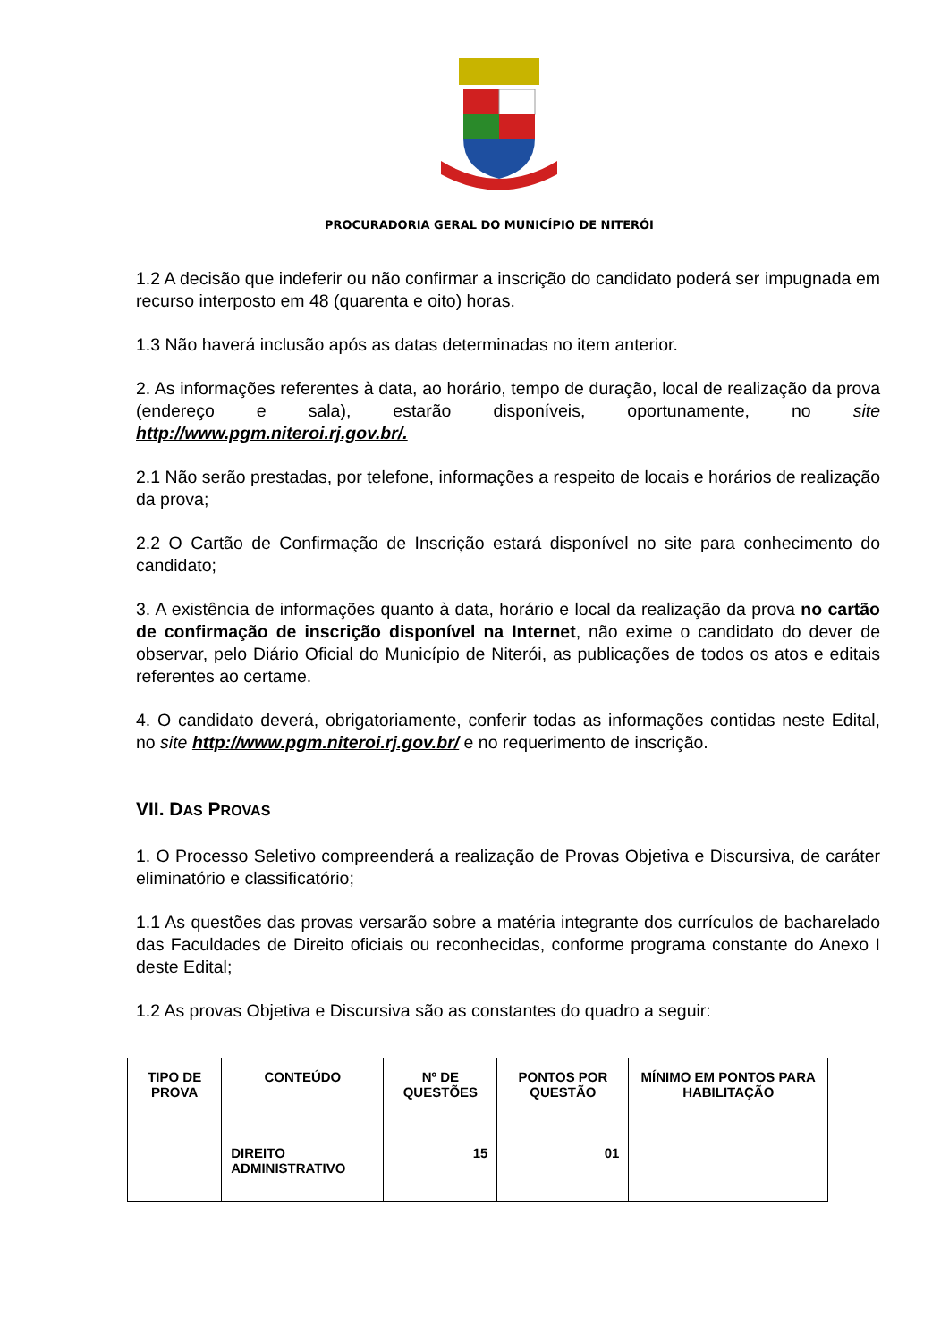PROCURADORIA GERAL DO MUNICÍPIO DE NITERÓI
1.2 A decisão que indeferir ou não confirmar a inscrição do candidato poderá ser impugnada em recurso interposto em 48 (quarenta e oito) horas.
1.3 Não haverá inclusão após as datas determinadas no item anterior.
2. As informações referentes à data, ao horário, tempo de duração, local de realização da prova (endereço e sala), estarão disponíveis, oportunamente, no site http://www.pgm.niteroi.rj.gov.br/.
2.1 Não serão prestadas, por telefone, informações a respeito de locais e horários de realização da prova;
2.2 O Cartão de Confirmação de Inscrição estará disponível no site para conhecimento do candidato;
3. A existência de informações quanto à data, horário e local da realização da prova no cartão de confirmação de inscrição disponível na Internet, não exime o candidato do dever de observar, pelo Diário Oficial do Município de Niterói, as publicações de todos os atos e editais referentes ao certame.
4. O candidato deverá, obrigatoriamente, conferir todas as informações contidas neste Edital, no site http://www.pgm.niteroi.rj.gov.br/ e no requerimento de inscrição.
VII. DAS PROVAS
1. O Processo Seletivo compreenderá a realização de Provas Objetiva e Discursiva, de caráter eliminatório e classificatório;
1.1 As questões das provas versarão sobre a matéria integrante dos currículos de bacharelado das Faculdades de Direito oficiais ou reconhecidas, conforme programa constante do Anexo I deste Edital;
1.2 As provas Objetiva e Discursiva são as constantes do quadro a seguir:
| TIPO DE PROVA | CONTEÚDO | Nº DE QUESTÕES | PONTOS POR QUESTÃO | MÍNIMO EM PONTOS PARA HABILITAÇÃO |
| --- | --- | --- | --- | --- |
| | DIREITO ADMINISTRATIVO | 15 | 01 | |